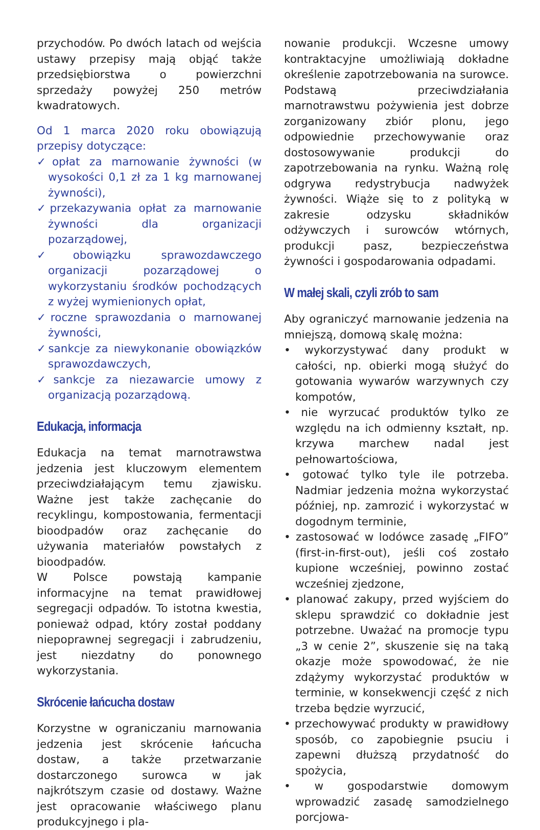przychodów. Po dwóch latach od wejścia ustawy przepisy mają objąć także przedsiębiorstwa o powierzchni sprzedaży powyżej 250 metrów kwadratowych.
Od 1 marca 2020 roku obowiązują przepisy dotyczące:
✓opłat za marnowanie żywności (w wysokości 0,1 zł za 1 kg marnowanej żywności),
✓przekazywania opłat za marnowanie żywności dla organizacji pozarządowej,
✓obowiązku sprawozdawczego organizacji pozarządowej o wykorzystaniu środków pochodzących z wyżej wymienionych opłat,
✓roczne sprawozdania o marnowanej żywności,
✓sankcje za niewykonanie obowiązków sprawozdawczych,
✓sankcje za niezawarcie umowy z organizacją pozarządową.
Edukacja, informacja
Edukacja na temat marnotrawstwa jedzenia jest kluczowym elementem przeciwdziałającym temu zjawisku. Ważne jest także zachęcanie do recyklingu, kompostowania, fermentacji bioodpadów oraz zachęcanie do używania materiałów powstałych z bioodpadów.
W Polsce powstają kampanie informacyjne na temat prawidłowej segregacji odpadów. To istotna kwestia, ponieważ odpad, który został poddany niepoprawnej segregacji i zabrudzeniu, jest niezdatny do ponownego wykorzystania.
Skrócenie łańcucha dostaw
Korzystne w ograniczaniu marnowania jedzenia jest skrócenie łańcucha dostaw, a także przetwarzanie dostarczonego surowca w jak najkrótszym czasie od dostawy. Ważne jest opracowanie właściwego planu produkcyjnego i pla-
nowanie produkcji. Wczesne umowy kontraktacyjne umożliwiają dokładne określenie zapotrzebowania na surowce. Podstawą przeciwdziałania marnotrawstwu pożywienia jest dobrze zorganizowany zbiór plonu, jego odpowiednie przechowywanie oraz dostosowywanie produkcji do zapotrzebowania na rynku. Ważną rolę odgrywa redystrybucja nadwyżek żywności. Wiąże się to z polityką w zakresie odzysku składników odżywczych i surowców wtórnych, produkcji pasz, bezpieczeństwa żywności i gospodarowania odpadami.
W małej skali, czyli zrób to sam
Aby ograniczyć marnowanie jedzenia na mniejszą, domową skalę można:
• wykorzystywać dany produkt w całości, np. obierki mogą służyć do gotowania wywarów warzywnych czy kompotów,
• nie wyrzucać produktów tylko ze względu na ich odmienny kształt, np. krzywa marchew nadal jest pełnowartościowa,
• gotować tylko tyle ile potrzeba. Nadmiar jedzenia można wykorzystać później, np. zamrozić i wykorzystać w dogodnym terminie,
• zastosować w lodówce zasadę „FIFO” (first-in-first-out), jeśli coś zostało kupione wcześniej, powinno zostać wcześniej zjedzone,
• planować zakupy, przed wyjściem do sklepu sprawdzić co dokładnie jest potrzebne. Uważać na promocje typu „3 w cenie 2”, skuszenie się na taką okazje może spowodować, że nie zdążymy wykorzystać produktów w terminie, w konsekwencji część z nich trzeba będzie wyrzucić,
• przechowywać produkty w prawidłowy sposób, co zapobiegnie psuciu i zapewni dłuższą przydatność do spożycia,
• w gospodarstwie domowym wprowadzić zasadę samodzielnego porcjowa-